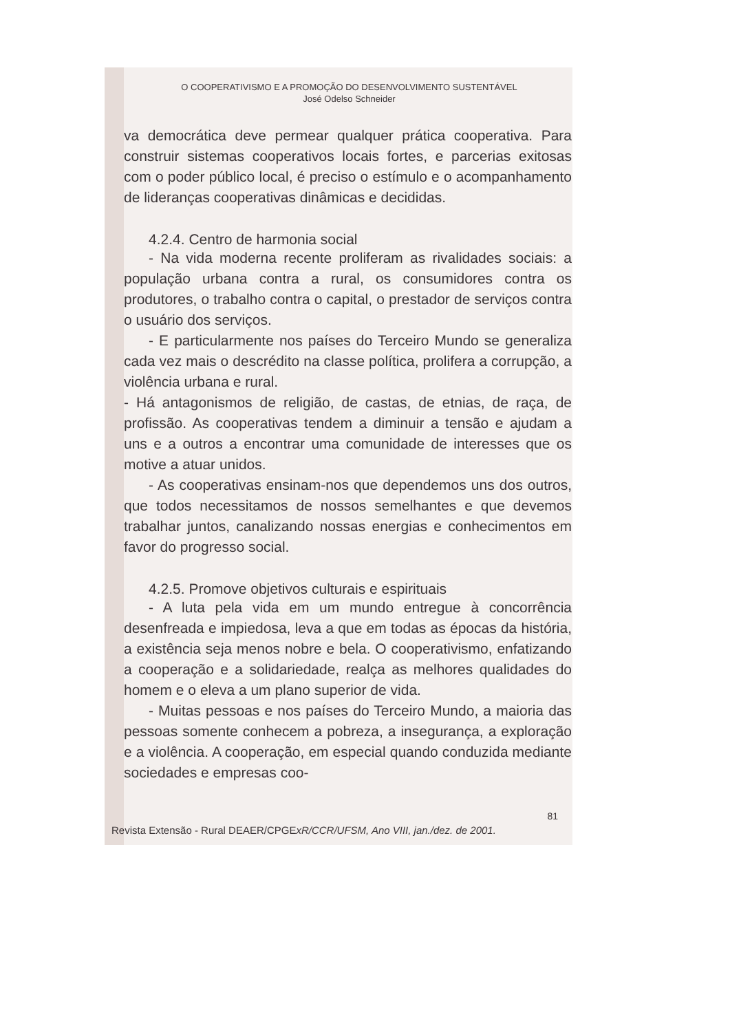O COOPERATIVISMO E A PROMOÇÃO DO DESENVOLVIMENTO SUSTENTÁVEL
José Odelso Schneider
va democrática deve permear qualquer prática cooperativa. Para construir sistemas cooperativos locais fortes, e parcerias exitosas com o poder público local, é preciso o estímulo e o acompanhamento de lideranças cooperativas dinâmicas e decididas.
4.2.4. Centro de harmonia social
- Na vida moderna recente proliferam as rivalidades sociais: a população urbana contra a rural, os consumidores contra os produtores, o trabalho contra o capital, o prestador de serviços contra o usuário dos serviços.
- E particularmente nos países do Terceiro Mundo se generaliza cada vez mais o descrédito na classe política, prolifera a corrupção, a violência urbana e rural.
- Há antagonismos de religião, de castas, de etnias, de raça, de profissão. As cooperativas tendem a diminuir a tensão e ajudam a uns e a outros a encontrar uma comunidade de interesses que os motive a atuar unidos.
- As cooperativas ensinam-nos que dependemos uns dos outros, que todos necessitamos de nossos semelhantes e que devemos trabalhar juntos, canalizando nossas energias e conhecimentos em favor do progresso social.
4.2.5. Promove objetivos culturais e espirituais
- A luta pela vida em um mundo entregue à concorrência desenfreada e impiedosa, leva a que em todas as épocas da história, a existência seja menos nobre e bela. O cooperativismo, enfatizando a cooperação e a solidariedade, realça as melhores qualidades do homem e o eleva a um plano superior de vida.
- Muitas pessoas e nos países do Terceiro Mundo, a maioria das pessoas somente conhecem a pobreza, a insegurança, a exploração e a violência. A cooperação, em especial quando conduzida mediante sociedades e empresas coo-
81
Revista Extensão - Rural DEAER/CPGExR/CCR/UFSM, Ano VIII, jan./dez. de 2001.